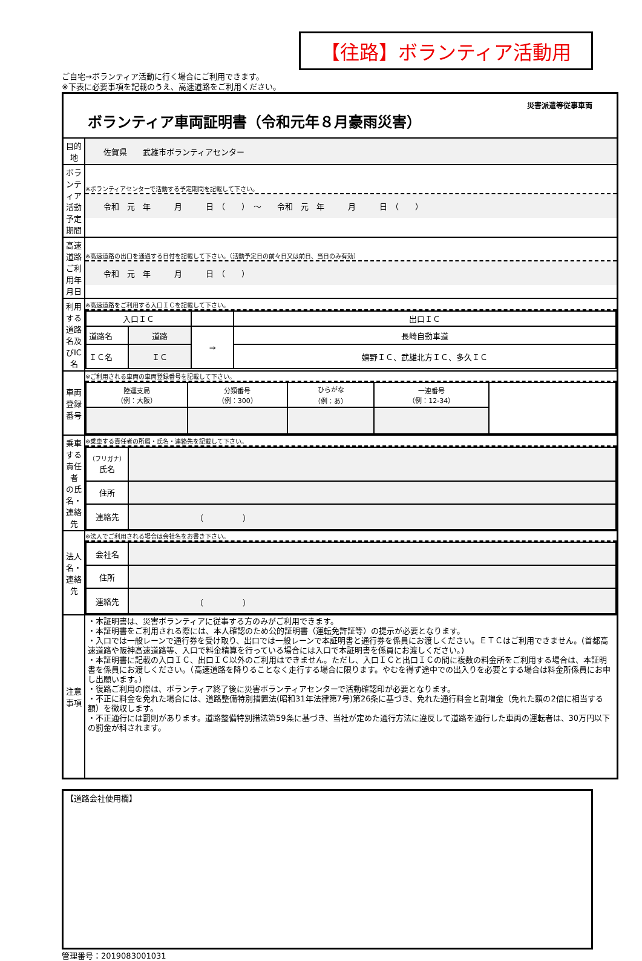【往路】ボランティア活動用
ご自宅→ボランティア活動に行く場合にご利用できます。
※下表に必要事項を記載のうえ、高速道路をご利用ください。
| 災害派遣等従事車両 ボランティア車両証明書（令和元年８月豪雨災害） | |
| 目的地 | 佐賀県 武雄市ボランティアセンター |
| ボランティア 活動予定期間 | ※ボランティアセンターで活動する予定期間を記載して下さい。 令和 元 年 月 日 （ ） ～ 令和 元 年 月 日 （ ） |
| 高速道路 ご利用年月日 | ※高速道路の出口を通過する日付を記載して下さい。（活動予定日の前々日又は前日、当日のみ有効） 令和 元 年 月 日 （ ） |
| 利用する 道路名及びIC名 | ※高速道路をご利用する入口ＩＣを記載して下さい。 / 入口ＩＣ / / / 出口ＩＣ / / 道路名 / 道路 / ⇒ / 長崎自動車道 / / ＩＣ名 / ＩＣ / / 嬉野ＩＣ、武雄北方ＩＣ、多久ＩＣ / |
| 車両登録番号 | ※ご利用される車両の車両登録番号を記載して下さい。 / 陸運支局 （例：大阪） / 分類番号 （例：300） / ひらがな （例：あ） / 一連番号 （例：12-34） / / |
| 乗車する責任者 の氏名・連絡先 | ※乗車する責任者の所属・氏名・連絡先を記載して下さい。 / （フリガナ） 氏名 / / / 住所 / / / 連絡先 / （ ） / |
| 法人名・連絡先 | ※法人でご利用される場合は会社名をお書き下さい。 / 会社名 / / / 住所 / / / 連絡先 / （ ） / |
| 注意事項 | ・本証明書は、災害ボランティアに従事する方のみがご利用できます。 ・本証明書をご利用される際には、本人確認のため公的証明書（運転免許証等）の提示が必要となります。 ・入口では一般レーンで通行券を受け取り、出口では一般レーンで本証明書と通行券を係員にお渡しください。ＥＴＣはご利用できません。(首都高速道路や阪神高速道路等、入口で料金精算を行っている場合には入口で本証明書を係員にお渡しください。) ・本証明書に記載の入口ＩＣ、出口ＩＣ以外のご利用はできません。ただし、入口ＩＣと出口ＩＣの間に複数の料金所をご利用する場合は、本証明書を係員にお渡しください。（高速道路を降りることなく走行する場合に限ります。やむを得ず途中での出入りを必要とする場合は料金所係員にお申し出願います。) ・復路ご利用の際は、ボランティア終了後に災害ボランティアセンターで活動確認印が必要となります。 ・不正に料金を免れた場合には、道路整備特別措置法(昭和31年法律第7号)第26条に基づき、免れた通行料金と割増金（免れた額の2倍に相当する額）を徴収します。 ・不正通行には罰則があります。道路整備特別措法第59条に基づき、当社が定めた通行方法に違反して道路を通行した車両の運転者は、30万円以下の罰金が科されます。 |
【道路会社使用欄】
管理番号：2019083001031